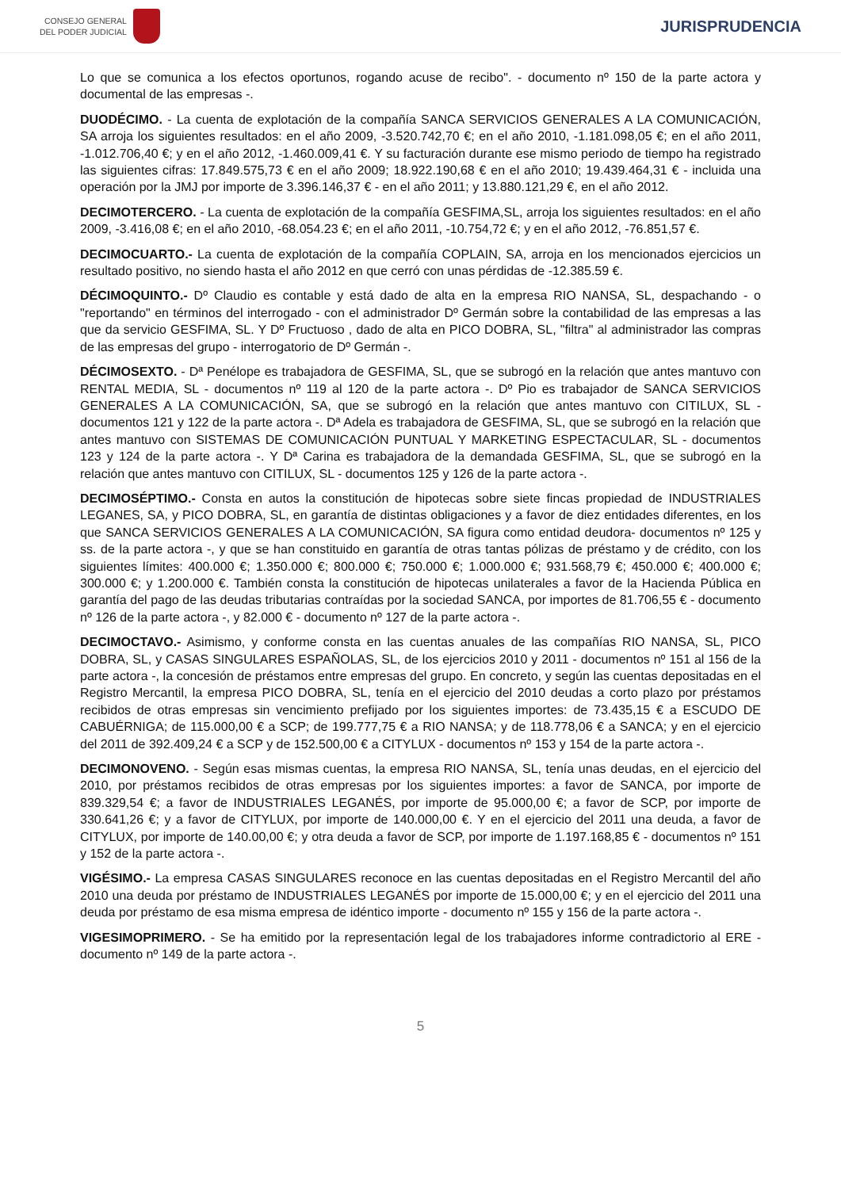CONSEJO GENERAL
DEL PODER JUDICIAL
JURISPRUDENCIA
Lo que se comunica a los efectos oportunos, rogando acuse de recibo". - documento nº 150 de la parte actora y documental de las empresas -.
DUODÉCIMO. - La cuenta de explotación de la compañía SANCA SERVICIOS GENERALES A LA COMUNICACIÓN, SA arroja los siguientes resultados: en el año 2009, -3.520.742,70 €; en el año 2010, -1.181.098,05 €; en el año 2011, -1.012.706,40 €; y en el año 2012, -1.460.009,41 €. Y su facturación durante ese mismo periodo de tiempo ha registrado las siguientes cifras: 17.849.575,73 € en el año 2009; 18.922.190,68 € en el año 2010; 19.439.464,31 € - incluida una operación por la JMJ por importe de 3.396.146,37 € - en el año 2011; y 13.880.121,29 €, en el año 2012.
DECIMOTERCERO. - La cuenta de explotación de la compañía GESFIMA,SL, arroja los siguientes resultados: en el año 2009, -3.416,08 €; en el año 2010, -68.054.23 €; en el año 2011, -10.754,72 €; y en el año 2012, -76.851,57 €.
DECIMOCUARTO.- La cuenta de explotación de la compañía COPLAIN, SA, arroja en los mencionados ejercicios un resultado positivo, no siendo hasta el año 2012 en que cerró con unas pérdidas de -12.385.59 €.
DÉCIMOQUINTO.- Dº Claudio es contable y está dado de alta en la empresa RIO NANSA, SL, despachando - o "reportando" en términos del interrogado - con el administrador Dº Germán sobre la contabilidad de las empresas a las que da servicio GESFIMA, SL. Y Dº Fructuoso , dado de alta en PICO DOBRA, SL, "filtra" al administrador las compras de las empresas del grupo - interrogatorio de Dº Germán -.
DÉCIMOSEXTO. - Dª Penélope es trabajadora de GESFIMA, SL, que se subrogó en la relación que antes mantuvo con RENTAL MEDIA, SL - documentos nº 119 al 120 de la parte actora -. Dº Pio es trabajador de SANCA SERVICIOS GENERALES A LA COMUNICACIÓN, SA, que se subrogó en la relación que antes mantuvo con CITILUX, SL - documentos 121 y 122 de la parte actora -. Dª Adela es trabajadora de GESFIMA, SL, que se subrogó en la relación que antes mantuvo con SISTEMAS DE COMUNICACIÓN PUNTUAL Y MARKETING ESPECTACULAR, SL - documentos 123 y 124 de la parte actora -. Y Dª Carina es trabajadora de la demandada GESFIMA, SL, que se subrogó en la relación que antes mantuvo con CITILUX, SL - documentos 125 y 126 de la parte actora -.
DECIMOSÉPTIMO.- Consta en autos la constitución de hipotecas sobre siete fincas propiedad de INDUSTRIALES LEGANES, SA, y PICO DOBRA, SL, en garantía de distintas obligaciones y a favor de diez entidades diferentes, en los que SANCA SERVICIOS GENERALES A LA COMUNICACIÓN, SA figura como entidad deudora- documentos nº 125 y ss. de la parte actora -, y que se han constituido en garantía de otras tantas pólizas de préstamo y de crédito, con los siguientes límites: 400.000 €; 1.350.000 €; 800.000 €; 750.000 €; 1.000.000 €; 931.568,79 €; 450.000 €; 400.000 €; 300.000 €; y 1.200.000 €. También consta la constitución de hipotecas unilaterales a favor de la Hacienda Pública en garantía del pago de las deudas tributarias contraídas por la sociedad SANCA, por importes de 81.706,55 € - documento nº 126 de la parte actora -, y 82.000 € - documento nº 127 de la parte actora -.
DECIMOCTAVO.- Asimismo, y conforme consta en las cuentas anuales de las compañías RIO NANSA, SL, PICO DOBRA, SL, y CASAS SINGULARES ESPAÑOLAS, SL, de los ejercicios 2010 y 2011 - documentos nº 151 al 156 de la parte actora -, la concesión de préstamos entre empresas del grupo. En concreto, y según las cuentas depositadas en el Registro Mercantil, la empresa PICO DOBRA, SL, tenía en el ejercicio del 2010 deudas a corto plazo por préstamos recibidos de otras empresas sin vencimiento prefijado por los siguientes importes: de 73.435,15 € a ESCUDO DE CABUÉRNIGA; de 115.000,00 € a SCP; de 199.777,75 € a RIO NANSA; y de 118.778,06 € a SANCA; y en el ejercicio del 2011 de 392.409,24 € a SCP y de 152.500,00 € a CITYLUX - documentos nº 153 y 154 de la parte actora -.
DECIMONOVENO. - Según esas mismas cuentas, la empresa RIO NANSA, SL, tenía unas deudas, en el ejercicio del 2010, por préstamos recibidos de otras empresas por los siguientes importes: a favor de SANCA, por importe de 839.329,54 €; a favor de INDUSTRIALES LEGANÉS, por importe de 95.000,00 €; a favor de SCP, por importe de 330.641,26 €; y a favor de CITYLUX, por importe de 140.000,00 €. Y en el ejercicio del 2011 una deuda, a favor de CITYLUX, por importe de 140.00,00 €; y otra deuda a favor de SCP, por importe de 1.197.168,85 € - documentos nº 151 y 152 de la parte actora -.
VIGÉSIMO.- La empresa CASAS SINGULARES reconoce en las cuentas depositadas en el Registro Mercantil del año 2010 una deuda por préstamo de INDUSTRIALES LEGANÉS por importe de 15.000,00 €; y en el ejercicio del 2011 una deuda por préstamo de esa misma empresa de idéntico importe - documento nº 155 y 156 de la parte actora -.
VIGESIMOPRIMERO. - Se ha emitido por la representación legal de los trabajadores informe contradictorio al ERE - documento nº 149 de la parte actora -.
5